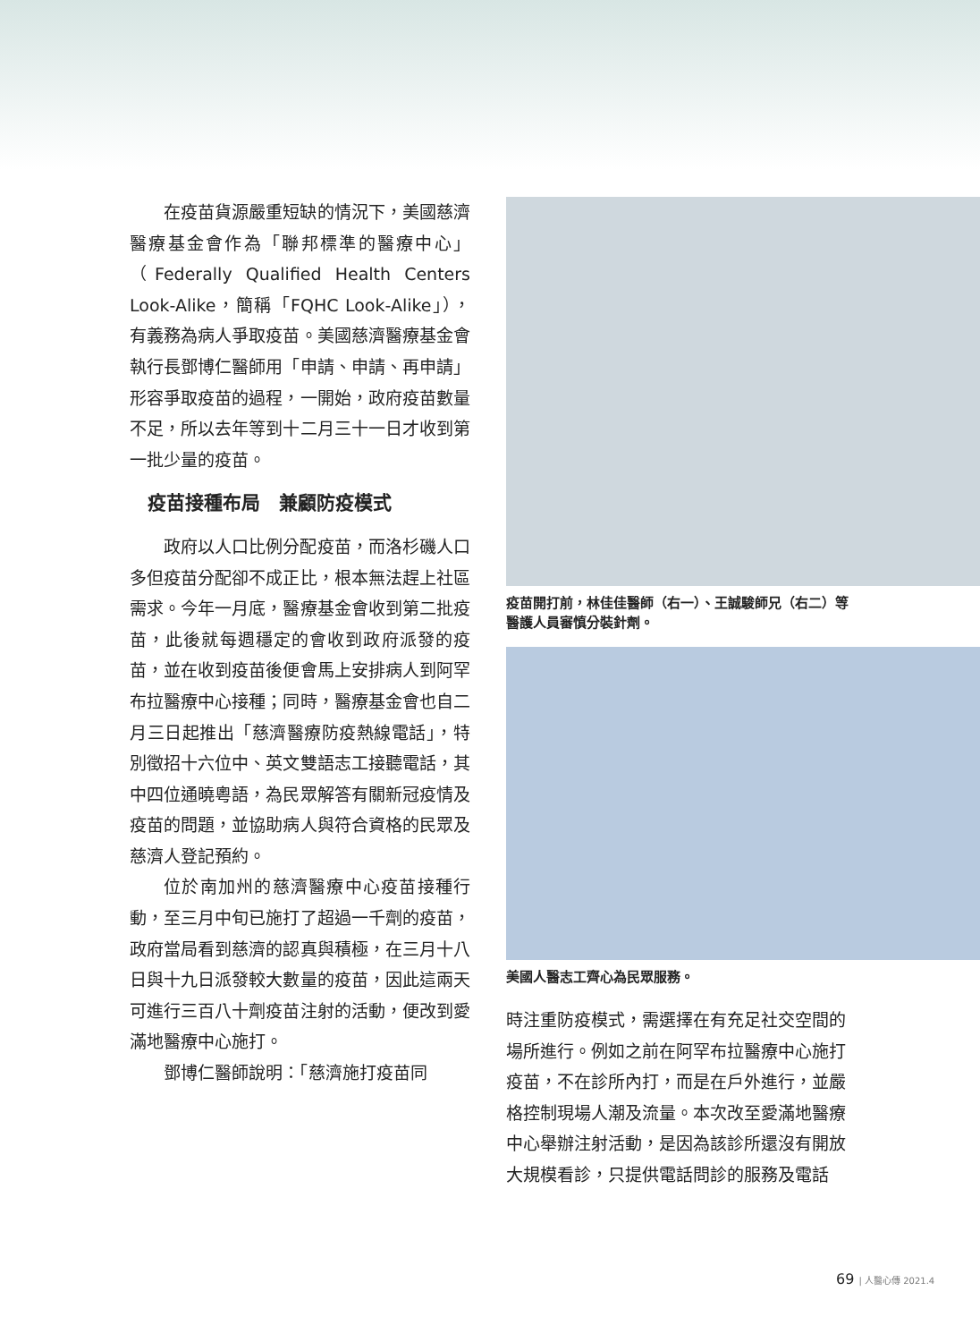在疫苗貨源嚴重短缺的情況下，美國慈濟醫療基金會作為「聯邦標準的醫療中心」（Federally Qualified Health Centers Look-Alike，簡稱「FQHC Look-Alike」），有義務為病人爭取疫苗。美國慈濟醫療基金會執行長鄧博仁醫師用「申請、申請、再申請」形容爭取疫苗的過程，一開始，政府疫苗數量不足，所以去年等到十二月三十一日才收到第一批少量的疫苗。
疫苗接種布局　兼顧防疫模式
政府以人口比例分配疫苗，而洛杉磯人口多但疫苗分配卻不成正比，根本無法趕上社區需求。今年一月底，醫療基金會收到第二批疫苗，此後就每週穩定的會收到政府派發的疫苗，並在收到疫苗後便會馬上安排病人到阿罕布拉醫療中心接種；同時，醫療基金會也自二月三日起推出「慈濟醫療防疫熱線電話」，特別徵招十六位中、英文雙語志工接聽電話，其中四位通曉粵語，為民眾解答有關新冠疫情及疫苗的問題，並協助病人與符合資格的民眾及慈濟人登記預約。
位於南加州的慈濟醫療中心疫苗接種行動，至三月中旬已施打了超過一千劑的疫苗，政府當局看到慈濟的認真與積極，在三月十八日與十九日派發較大數量的疫苗，因此這兩天可進行三百八十劑疫苗注射的活動，便改到愛滿地醫療中心施打。
鄧博仁醫師說明：「慈濟施打疫苗同
疫苗開打前，林佳佳醫師（右一）、王誠駿師兄（右二）等醫護人員審慎分裝針劑。
美國人醫志工齊心為民眾服務。
時注重防疫模式，需選擇在有充足社交空間的場所進行。例如之前在阿罕布拉醫療中心施打疫苗，不在診所內打，而是在戶外進行，並嚴格控制現場人潮及流量。本次改至愛滿地醫療中心舉辦注射活動，是因為該診所還沒有開放大規模看診，只提供電話問診的服務及電話
69 | 人醫心傳 2021.4